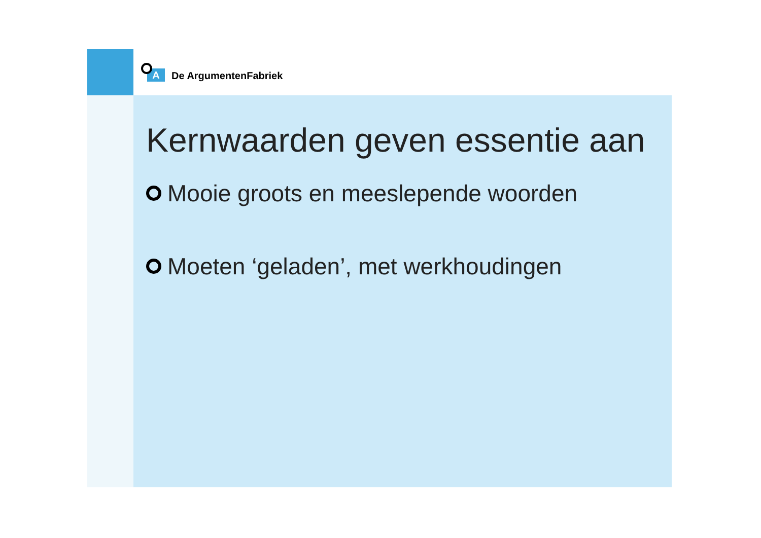A
De ArgumentenFabriek
Kernwaarden geven essentie aan
Mooie groots en meeslepende woorden
Moeten ‘geladen’, met werkhoudingen